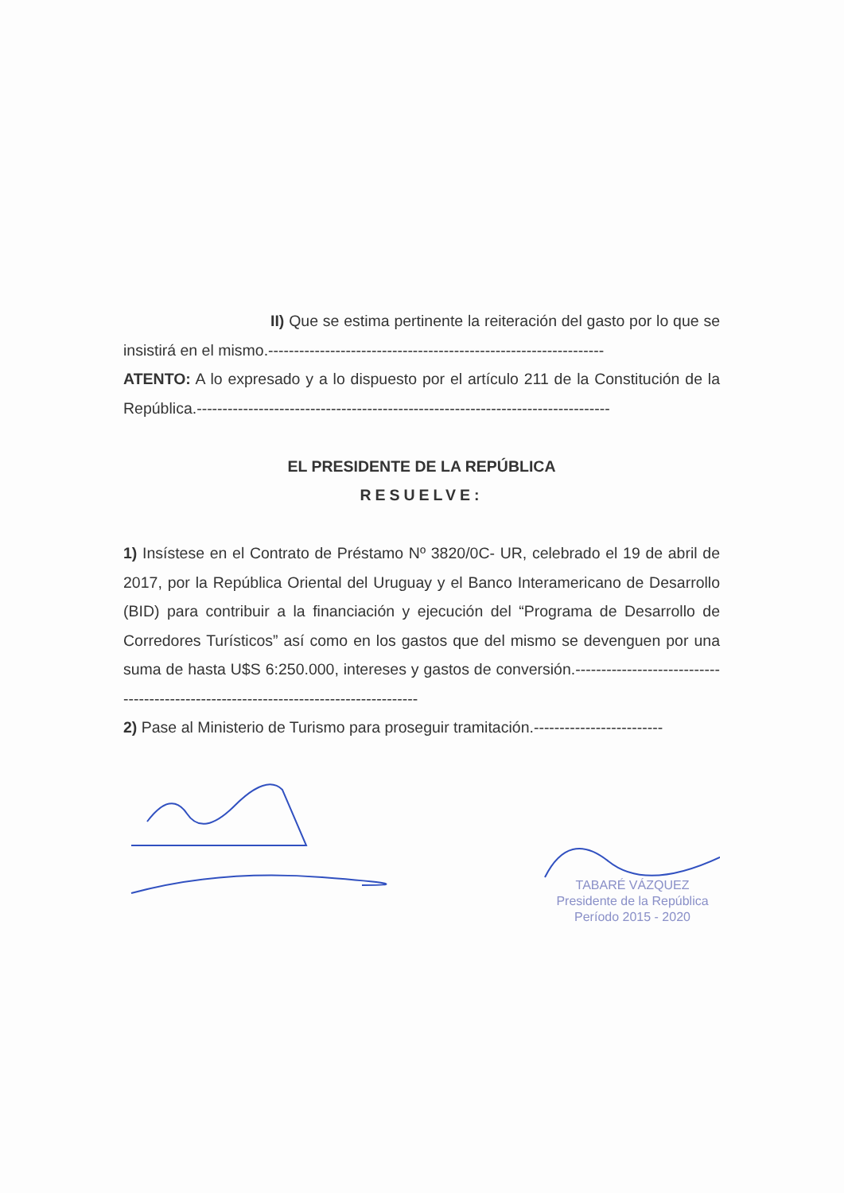II) Que se estima pertinente la reiteración del gasto por lo que se insistirá en el mismo.-----------------------------------------------------------------
ATENTO: A lo expresado y a lo dispuesto por el artículo 211 de la Constitución de la República.--------------------------------------------------------------------------------
EL PRESIDENTE DE LA REPÚBLICA
RESUELVE:
1) Insístese en el Contrato de Préstamo Nº 3820/0C- UR, celebrado el 19 de abril de 2017, por la República Oriental del Uruguay y el Banco Interamericano de Desarrollo (BID) para contribuir a la financiación y ejecución del “Programa de Desarrollo de Corredores Turísticos” así como en los gastos que del mismo se devenguen por una suma de hasta U$S 6:250.000, intereses y gastos de conversión.-------------------------------------------------------------------------------------
2) Pase al Ministerio de Turismo para proseguir tramitación.-------------------------
TABARÉ VÁZQUEZ
Presidente de la República
Período 2015 - 2020